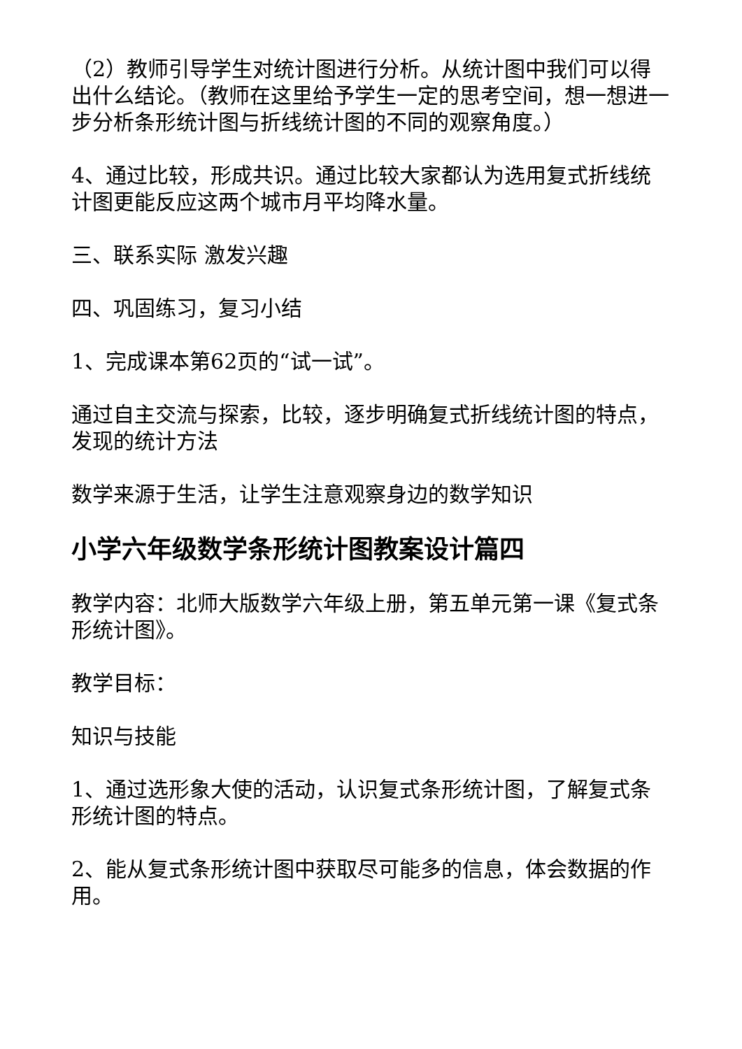（2）教师引导学生对统计图进行分析。从统计图中我们可以得出什么结论。（教师在这里给予学生一定的思考空间，想一想进一步分析条形统计图与折线统计图的不同的观察角度。）
4、通过比较，形成共识。通过比较大家都认为选用复式折线统计图更能反应这两个城市月平均降水量。
三、联系实际 激发兴趣
四、巩固练习，复习小结
1、完成课本第62页的“试一试”。
通过自主交流与探索，比较，逐步明确复式折线统计图的特点，发现的统计方法
数学来源于生活，让学生注意观察身边的数学知识
小学六年级数学条形统计图教案设计篇四
教学内容：北师大版数学六年级上册，第五单元第一课《复式条形统计图》。
教学目标：
知识与技能
1、通过选形象大使的活动，认识复式条形统计图，了解复式条形统计图的特点。
2、能从复式条形统计图中获取尽可能多的信息，体会数据的作用。